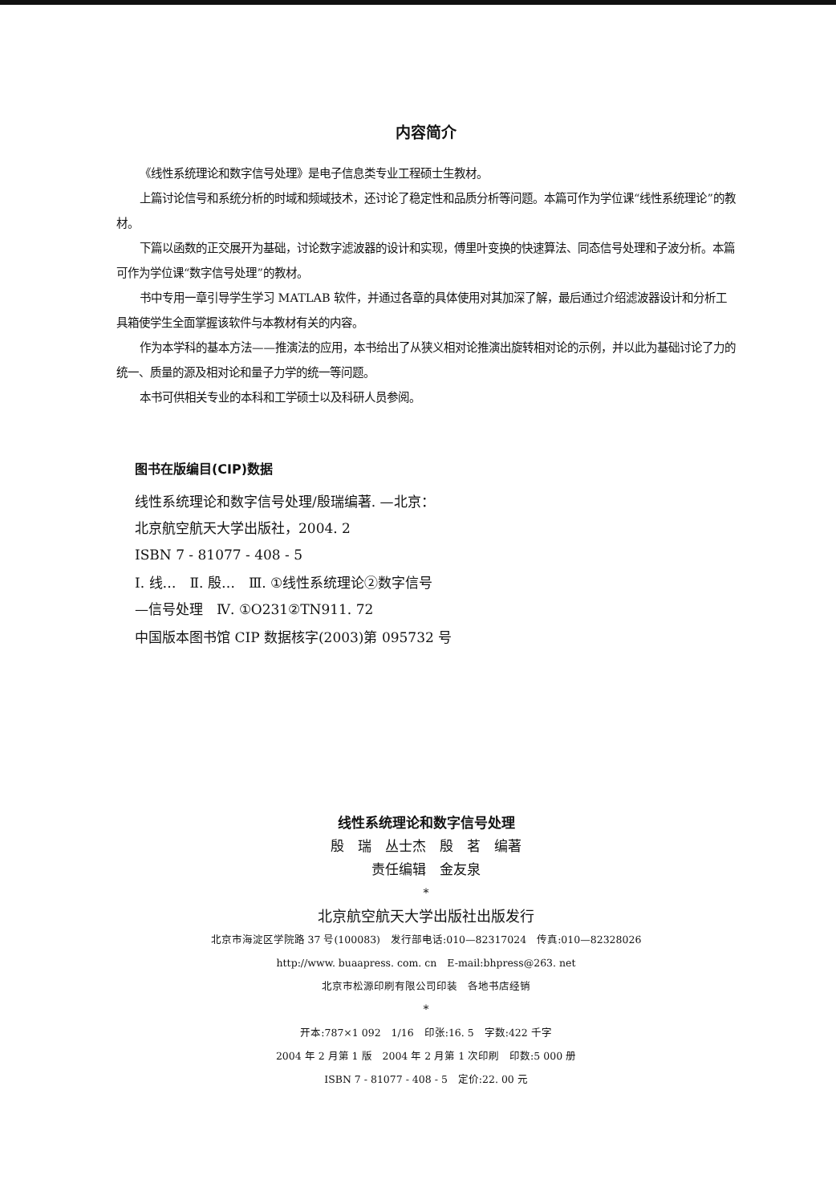内容简介
《线性系统理论和数字信号处理》是电子信息类专业工程硕士生教材。
上篇讨论信号和系统分析的时域和频域技术，还讨论了稳定性和品质分析等问题。本篇可作为学位课“线性系统理论”的教材。
下篇以函数的正交展开为基础，讨论数字滤波器的设计和实现，傅里叶变换的快速算法、同态信号处理和子波分析。本篇可作为学位课“数字信号处理”的教材。
书中专用一章引导学生学习 MATLAB 软件，并通过各章的具体使用对其加深了解，最后通过介绍滤波器设计和分析工具箱使学生全面掌握该软件与本教材有关的内容。
作为本学科的基本方法——推演法的应用，本书给出了从狭义相对论推演出旋转相对论的示例，并以此为基础讨论了力的统一、质量的源及相对论和量子力学的统一等问题。
本书可供相关专业的本科和工学硕士以及科研人员参阅。
图书在版编目(CIP)数据
线性系统理论和数字信号处理/殷瑞编著. —北京：
北京航空航天大学出版社，2004. 2
ISBN 7 - 81077 - 408 - 5
Ⅰ. 线…　Ⅱ. 殷…　Ⅲ. ①线性系统理论②数字信号
—信号处理　Ⅳ. ①O231②TN911. 72
中国版本图书馆 CIP 数据核字(2003)第 095732 号
线性系统理论和数字信号处理
殷　瑞　丛士杰　殷　茗　编著
责任编辑　金友泉
*
北京航空航天大学出版社出版发行
北京市海淀区学院路 37 号(100083)　发行部电话:010—82317024　传真:010—82328026
http://www. buaapress. com. cn　E-mail:bhpress@263. net
北京市松源印刷有限公司印装　各地书店经销
*
开本:787×1 092　1/16　印张:16. 5　字数:422 千字
2004 年 2 月第 1 版　2004 年 2 月第 1 次印刷　印数:5 000 册
ISBN 7 - 81077 - 408 - 5　定价:22. 00 元